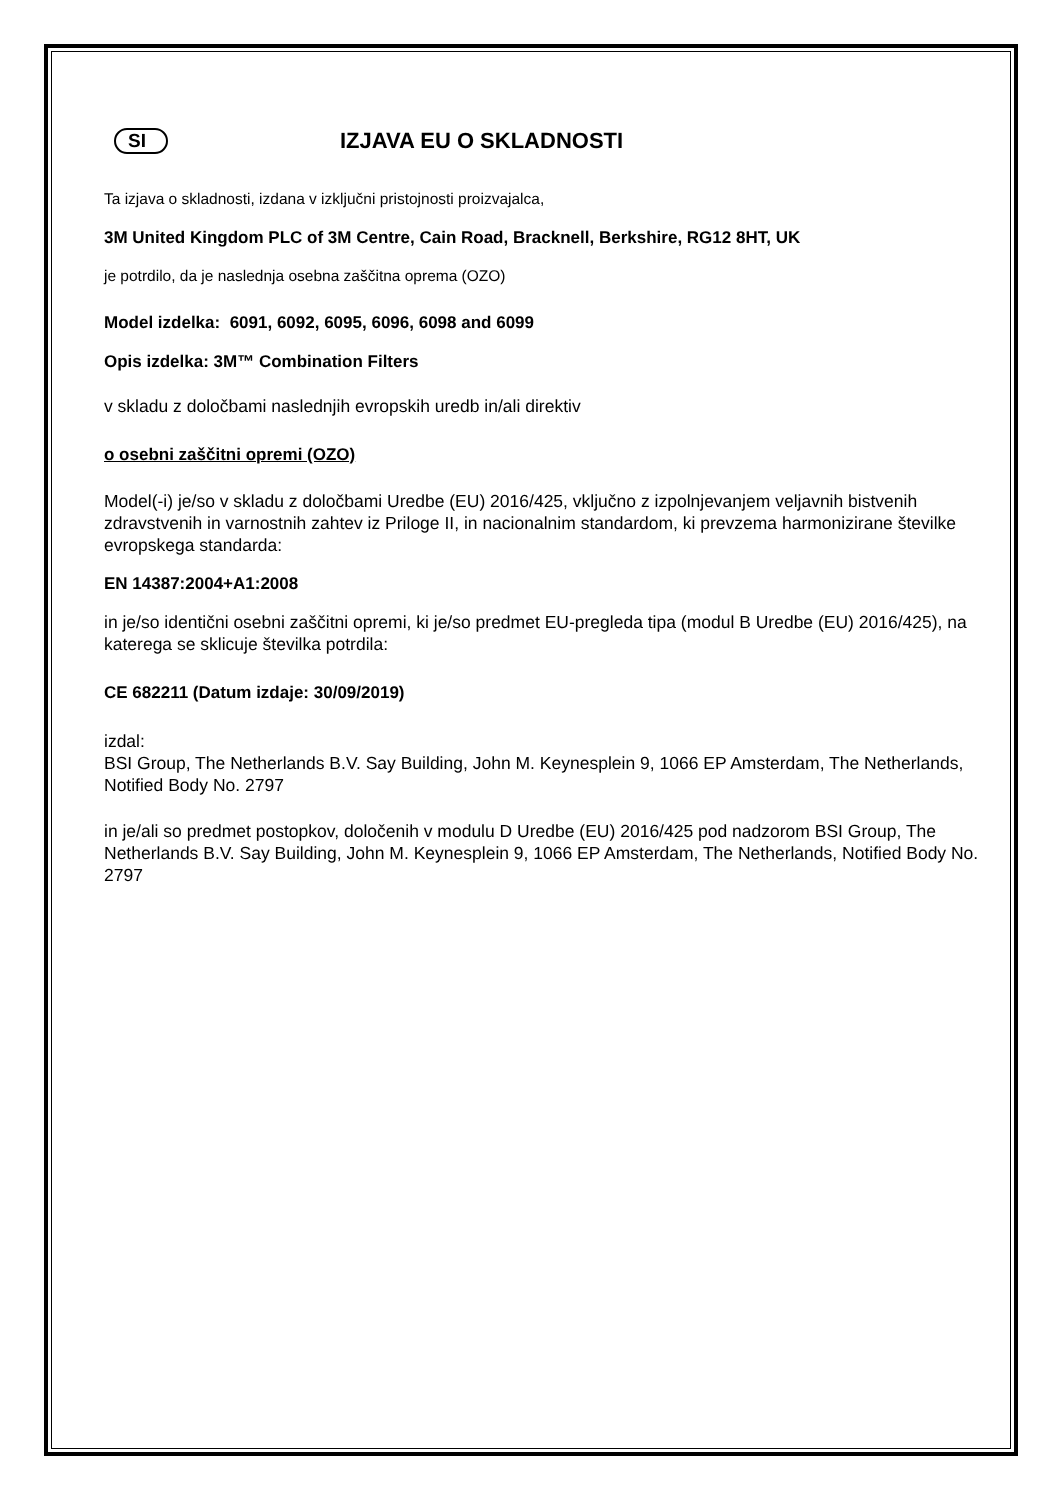SI
IZJAVA EU O SKLADNOSTI
Ta izjava o skladnosti, izdana v izključni pristojnosti proizvajalca,
3M United Kingdom PLC of 3M Centre, Cain Road, Bracknell, Berkshire, RG12 8HT, UK
je potrdilo, da je naslednja osebna zaščitna oprema (OZO)
Model izdelka: 6091, 6092, 6095, 6096, 6098 and 6099
Opis izdelka: 3M™ Combination Filters
v skladu z določbami naslednjih evropskih uredb in/ali direktiv
o osebni zaščitni opremi (OZO)
Model(-i) je/so v skladu z določbami Uredbe (EU) 2016/425, vključno z izpolnjevanjem veljavnih bistvenih zdravstvenih in varnostnih zahtev iz Priloge II, in nacionalnim standardom, ki prevzema harmonizirane številke evropskega standarda:
EN 14387:2004+A1:2008
in je/so identični osebni zaščitni opremi, ki je/so predmet EU-pregleda tipa (modul B Uredbe (EU) 2016/425), na katerega se sklicuje številka potrdila:
CE 682211 (Datum izdaje: 30/09/2019)
izdal:
BSI Group, The Netherlands B.V. Say Building, John M. Keynesplein 9, 1066 EP Amsterdam, The Netherlands, Notified Body No. 2797
in je/ali so predmet postopkov, določenih v modulu D Uredbe (EU) 2016/425 pod nadzorom BSI Group, The Netherlands B.V. Say Building, John M. Keynesplein 9, 1066 EP Amsterdam, The Netherlands, Notified Body No. 2797